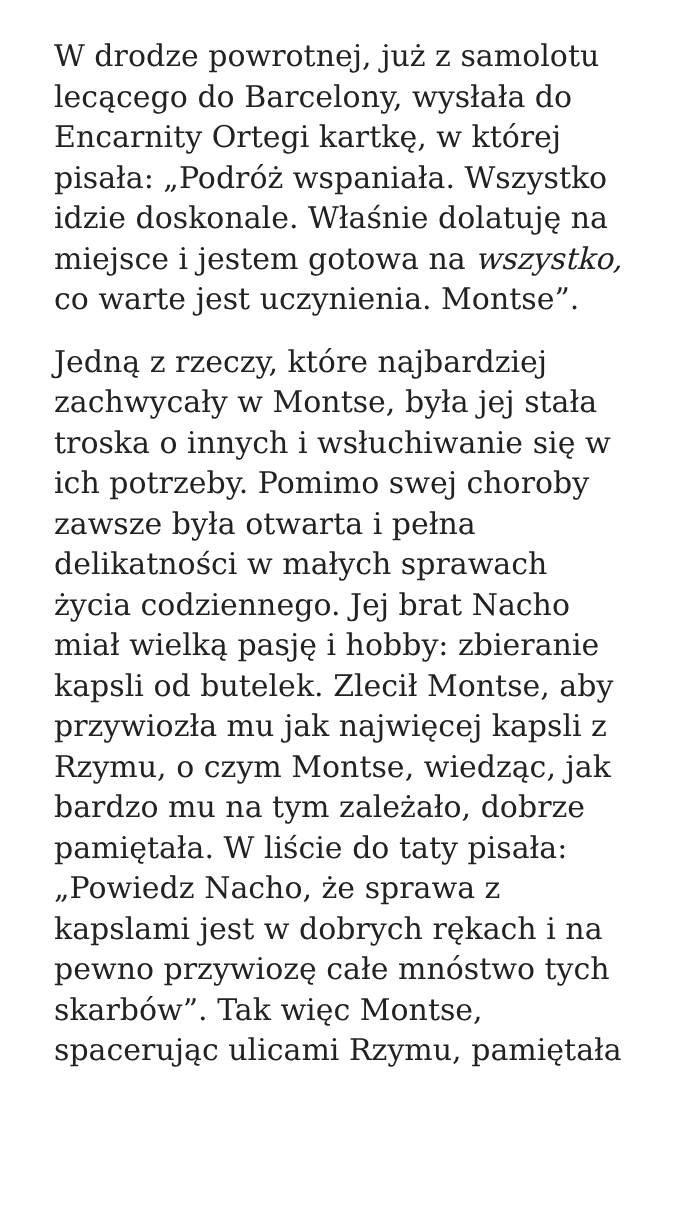W drodze powrotnej, już z samolotu lecącego do Barcelony, wysłała do Encarnity Ortegi kartkę, w której pisała: „Podróż wspaniała. Wszystko idzie doskonale. Właśnie dolatuję na miejsce i jestem gotowa na wszystko, co warte jest uczynienia. Montse”.
Jedną z rzeczy, które najbardziej zachwycały w Montse, była jej stała troska o innych i wsłuchiwanie się w ich potrzeby. Pomimo swej choroby zawsze była otwarta i pełna delikatności w małych sprawach życia codziennego. Jej brat Nacho miał wielką pasję i hobby: zbieranie kapsli od butelek. Zlecił Montse, aby przywiozła mu jak najwięcej kapsli z Rzymu, o czym Montse, wiedząc, jak bardzo mu na tym zależało, dobrze pamiętała. W liście do taty pisała: „Powiedz Nacho, że sprawa z kapslami jest w dobrych rękach i na pewno przywiozę całe mnóstwo tych skarbów”. Tak więc Montse, spacerując ulicami Rzymu, pamiętała